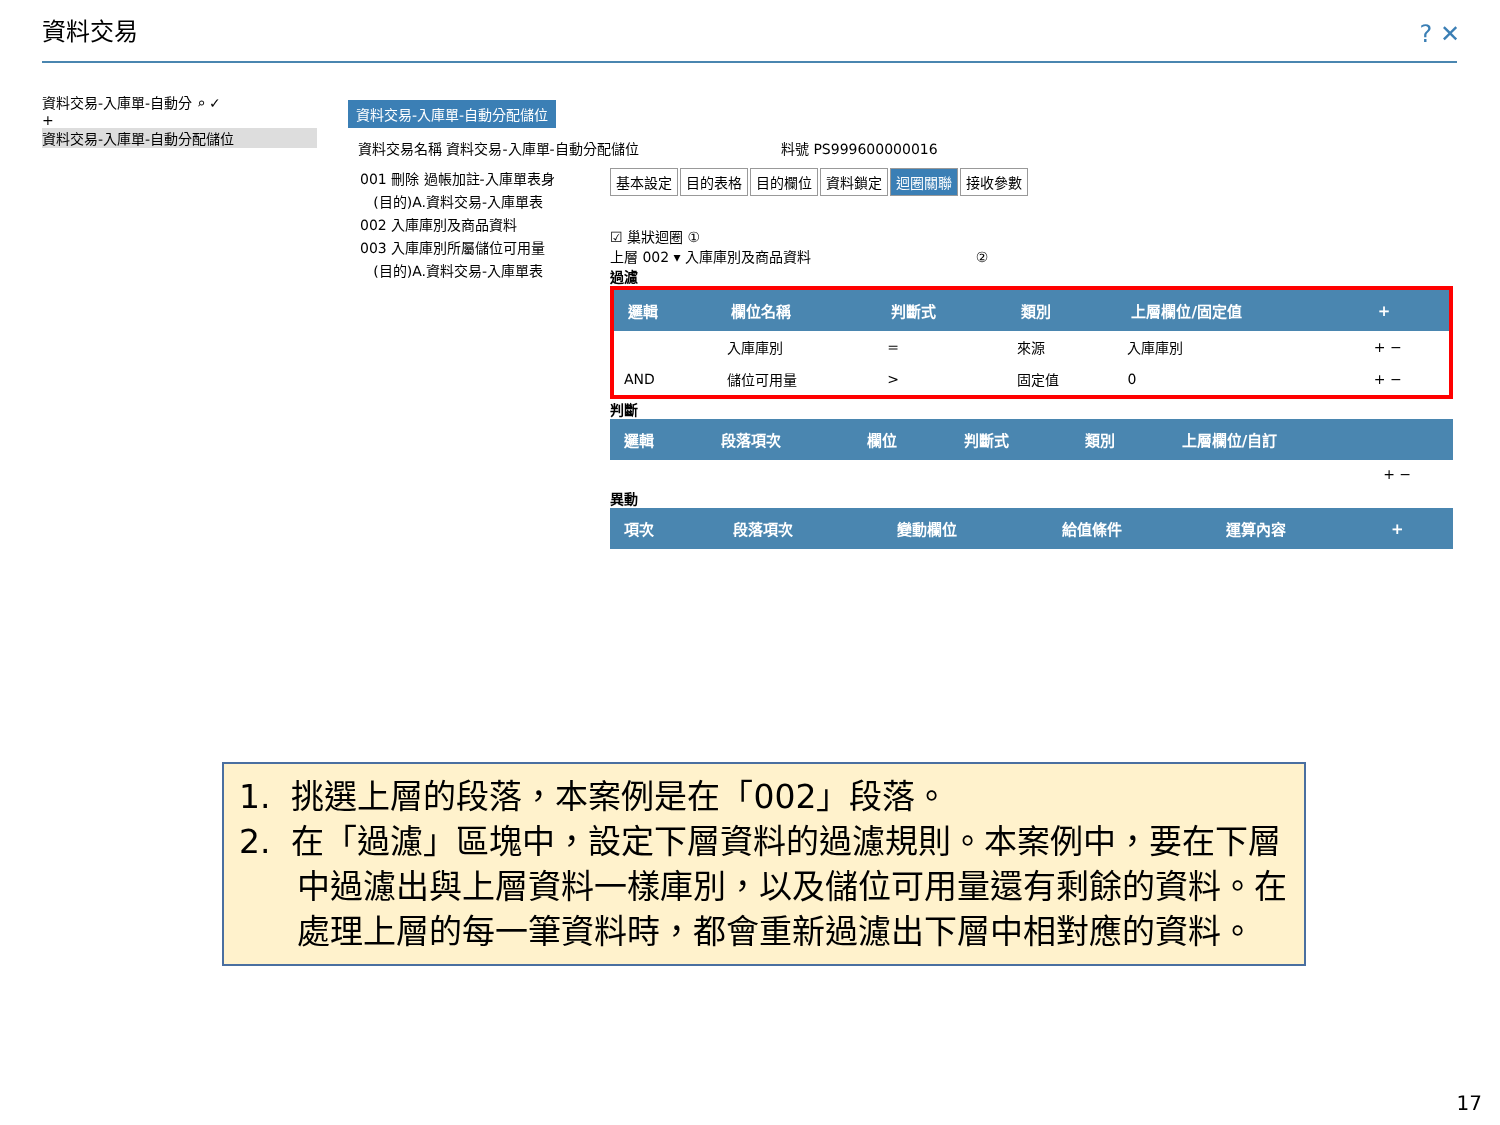資料交易 ? ✕
資料交易-入庫單-自動分 ⌕ ✓
+
資料交易-入庫單-自動分配儲位
資料交易-入庫單-自動分配儲位
資料交易名稱 資料交易-入庫單-自動分配儲位 料號 PS999600000016
001 刪除 過帳加註-入庫單表身
(目的)A.資料交易-入庫單表
002 入庫庫別及商品資料
003 入庫庫別所屬儲位可用量
(目的)A.資料交易-入庫單表
基本設定 目的表格 目的欄位 資料鎖定 迴圈關聯 接收參數
☑ 巢狀迴圈 ①
上層 002 ▾ 入庫庫別及商品資料 ②
過濾
| 邏輯 | 欄位名稱 | 判斷式 | 類別 | 上層欄位/固定值 | + |
| --- | --- | --- | --- | --- | --- |
| | 入庫庫別 | = | 來源 | 入庫庫別 | + − |
| AND | 儲位可用量 | > | 固定值 | 0 | + − |
判斷
| 邏輯 | 段落項次 | 欄位 | 判斷式 | 類別 | 上層欄位/自訂 | |
| --- | --- | --- | --- | --- | --- | --- |
| | | | | | | + − |
異動
| 項次 | 段落項次 | 變動欄位 | 給值條件 | 運算內容 | + |
| --- | --- | --- | --- | --- | --- |
1. 挑選上層的段落，本案例是在「002」段落。
2. 在「過濾」區塊中，設定下層資料的過濾規則。本案例中，要在下層中過濾出與上層資料一樣庫別，以及儲位可用量還有剩餘的資料。在處理上層的每一筆資料時，都會重新過濾出下層中相對應的資料。
17